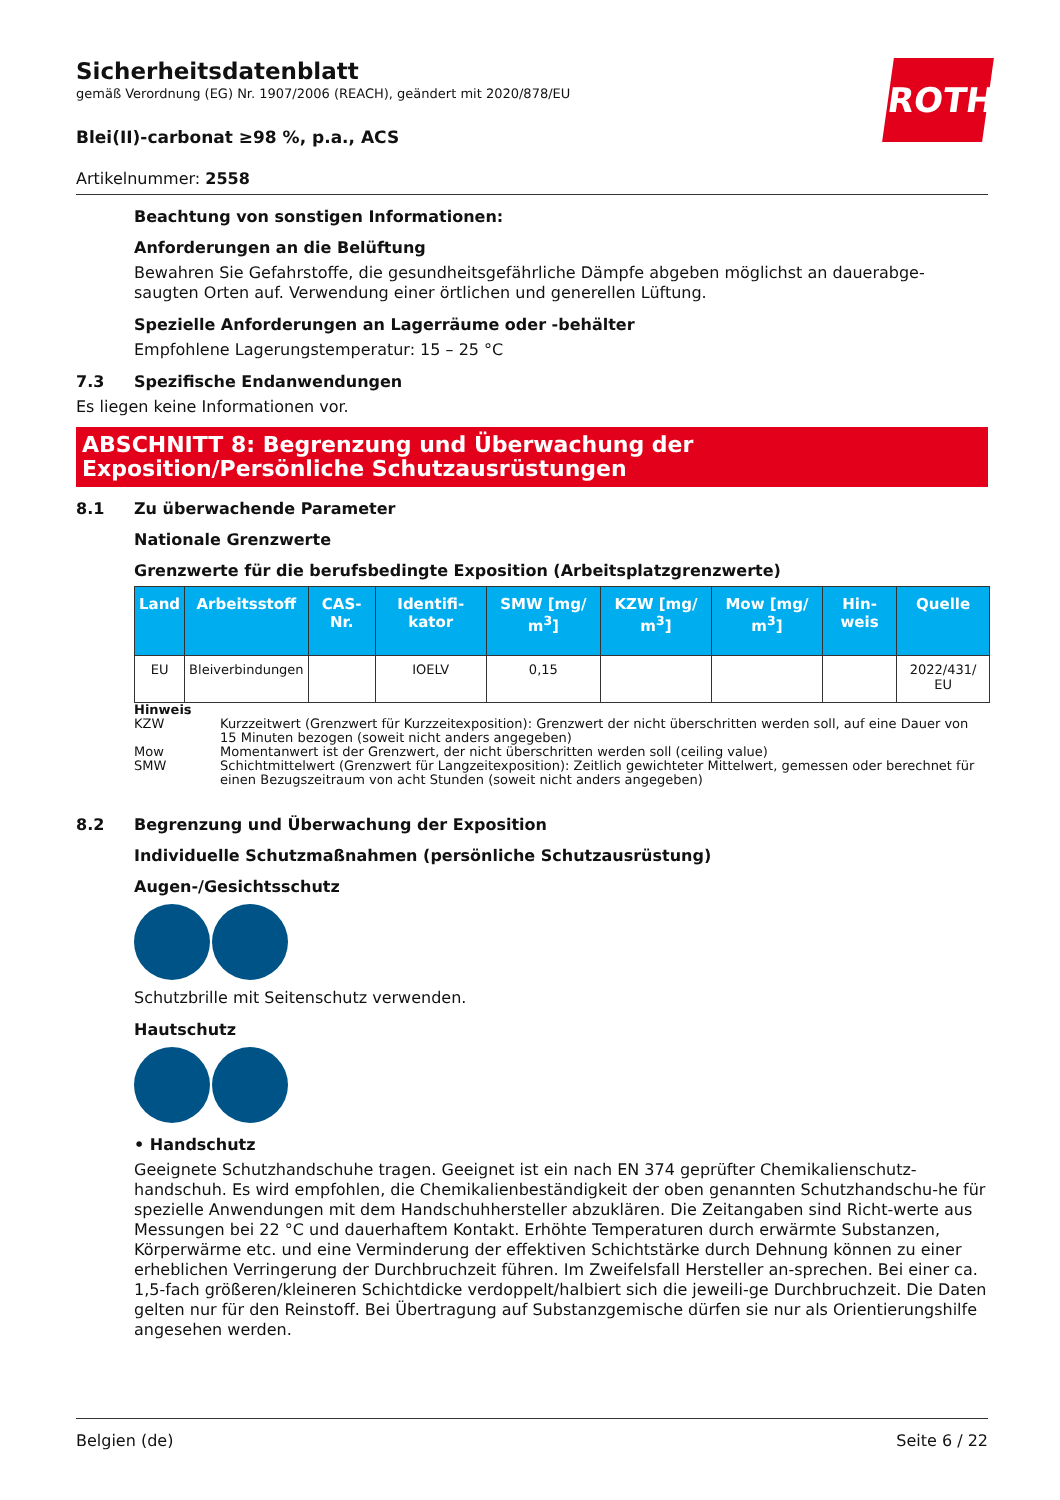ROTH
Sicherheitsdatenblatt
gemäß Verordnung (EG) Nr. 1907/2006 (REACH), geändert mit 2020/878/EU
Blei(II)-carbonat ≥98 %, p.a., ACS
Artikelnummer: 2558
Beachtung von sonstigen Informationen:
Anforderungen an die Belüftung
Bewahren Sie Gefahrstoffe, die gesundheitsgefährliche Dämpfe abgeben möglichst an dauerabge-saugten Orten auf. Verwendung einer örtlichen und generellen Lüftung.
Spezielle Anforderungen an Lagerräume oder -behälter
Empfohlene Lagerungstemperatur: 15 – 25 °C
7.3 Spezifische Endanwendungen
Es liegen keine Informationen vor.
ABSCHNITT 8: Begrenzung und Überwachung der Exposition/Persönliche Schutzausrüstungen
8.1 Zu überwachende Parameter
Nationale Grenzwerte
Grenzwerte für die berufsbedingte Exposition (Arbeitsplatzgrenzwerte)
| Land | Arbeitsstoff | CAS-Nr. | Identifi-kator | SMW [mg/ m<sup>3</sup>] | KZW [mg/ m<sup>3</sup>] | Mow [mg/ m<sup>3</sup>] | Hin-weis | Quelle |
| --- | --- | --- | --- | --- | --- | --- | --- | --- |
| EU | Bleiverbindungen | | IOELV | 0,15 | | | | 2022/431/ EU |
Hinweis
KZW Kurzzeitwert (Grenzwert für Kurzzeitexposition): Grenzwert der nicht überschritten werden soll, auf eine Dauer von 15 Minuten bezogen (soweit nicht anders angegeben)
Mow Momentanwert ist der Grenzwert, der nicht überschritten werden soll (ceiling value)
SMW Schichtmittelwert (Grenzwert für Langzeitexposition): Zeitlich gewichteter Mittelwert, gemessen oder berechnet für einen Bezugszeitraum von acht Stunden (soweit nicht anders angegeben)
8.2 Begrenzung und Überwachung der Exposition
Individuelle Schutzmaßnahmen (persönliche Schutzausrüstung)
Augen-/Gesichtsschutz
Schutzbrille mit Seitenschutz verwenden.
Hautschutz
• Handschutz
Geeignete Schutzhandschuhe tragen. Geeignet ist ein nach EN 374 geprüfter Chemikalienschutz-handschuh. Es wird empfohlen, die Chemikalienbeständigkeit der oben genannten Schutzhandschu-he für spezielle Anwendungen mit dem Handschuhhersteller abzuklären. Die Zeitangaben sind Richt-werte aus Messungen bei 22 °C und dauerhaftem Kontakt. Erhöhte Temperaturen durch erwärmte Substanzen, Körperwärme etc. und eine Verminderung der effektiven Schichtstärke durch Dehnung können zu einer erheblichen Verringerung der Durchbruchzeit führen. Im Zweifelsfall Hersteller an-sprechen. Bei einer ca. 1,5-fach größeren/kleineren Schichtdicke verdoppelt/halbiert sich die jeweili-ge Durchbruchzeit. Die Daten gelten nur für den Reinstoff. Bei Übertragung auf Substanzgemische dürfen sie nur als Orientierungshilfe angesehen werden.
Belgien (de) Seite 6 / 22